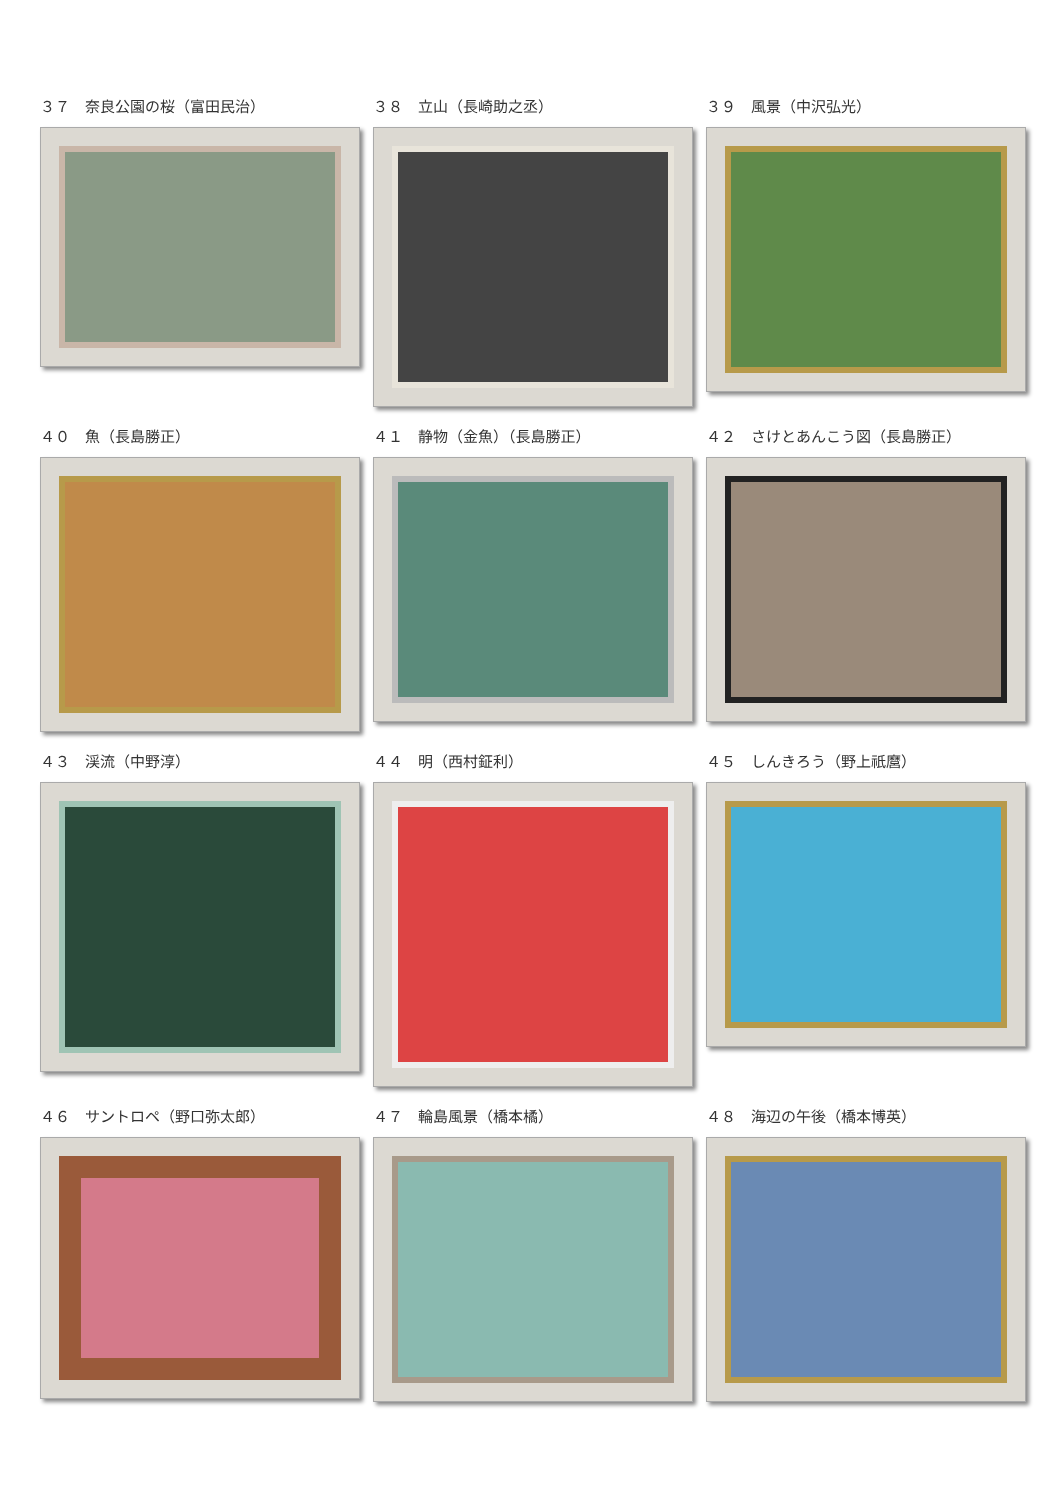３７　奈良公園の桜（富田民治） ３８　立山（長崎助之丞） ３９　風景（中沢弘光）
４０　魚（長島勝正） ４１　静物（金魚）（長島勝正） ４２　さけとあんこう図（長島勝正）
４３　渓流（中野淳） ４４　明（西村鉦利） ４５　しんきろう（野上祇麿）
４６　サントロペ（野口弥太郎） ４７　輪島風景（橋本橘） ４８　海辺の午後（橋本博英）